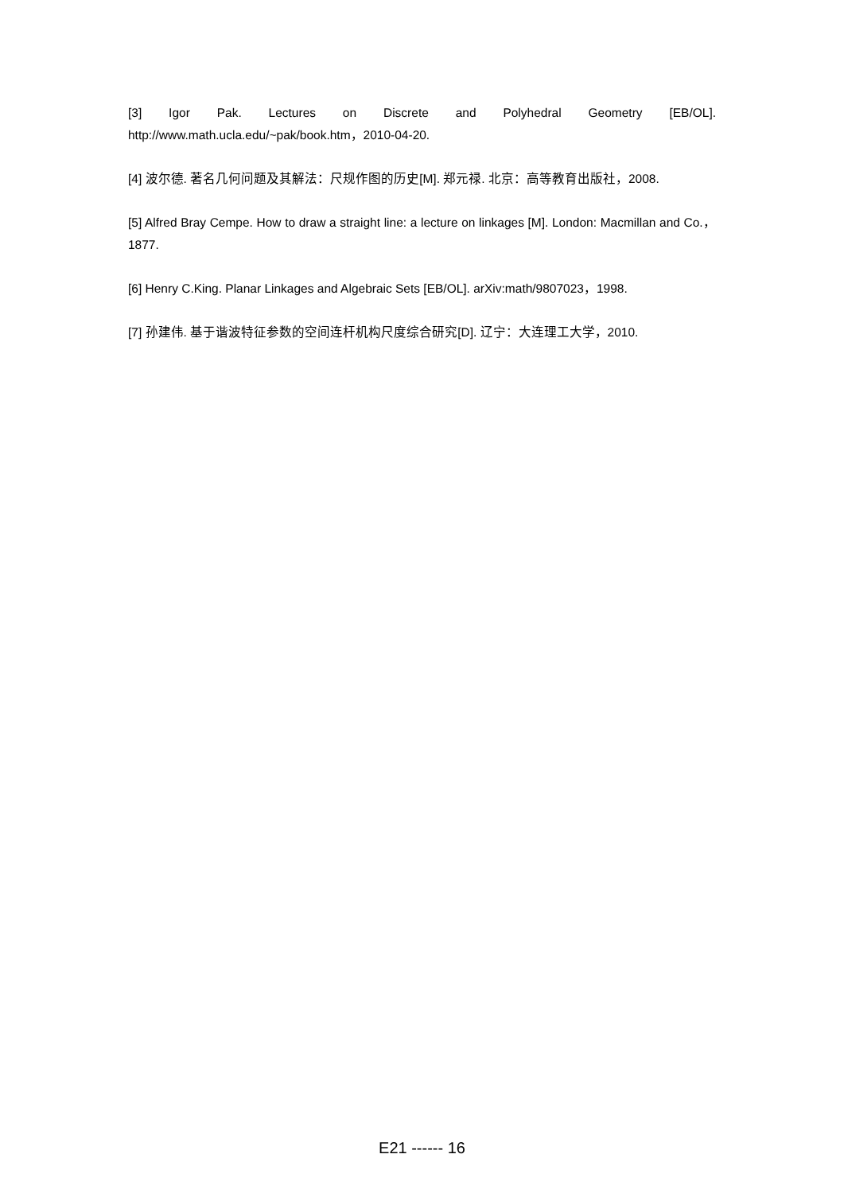[3] Igor Pak. Lectures on Discrete and Polyhedral Geometry [EB/OL].
http://www.math.ucla.edu/~pak/book.htm，2010-04-20.
[4] 波尔德. 著名几何问题及其解法：尺规作图的历史[M]. 郑元禄. 北京：高等教育出版社，2008.
[5] Alfred Bray Cempe. How to draw a straight line: a lecture on linkages [M]. London: Macmillan and Co.，1877.
[6] Henry C.King. Planar Linkages and Algebraic Sets [EB/OL]. arXiv:math/9807023，1998.
[7] 孙建伟. 基于谐波特征参数的空间连杆机构尺度综合研究[D]. 辽宁：大连理工大学，2010.
E21 ------ 16